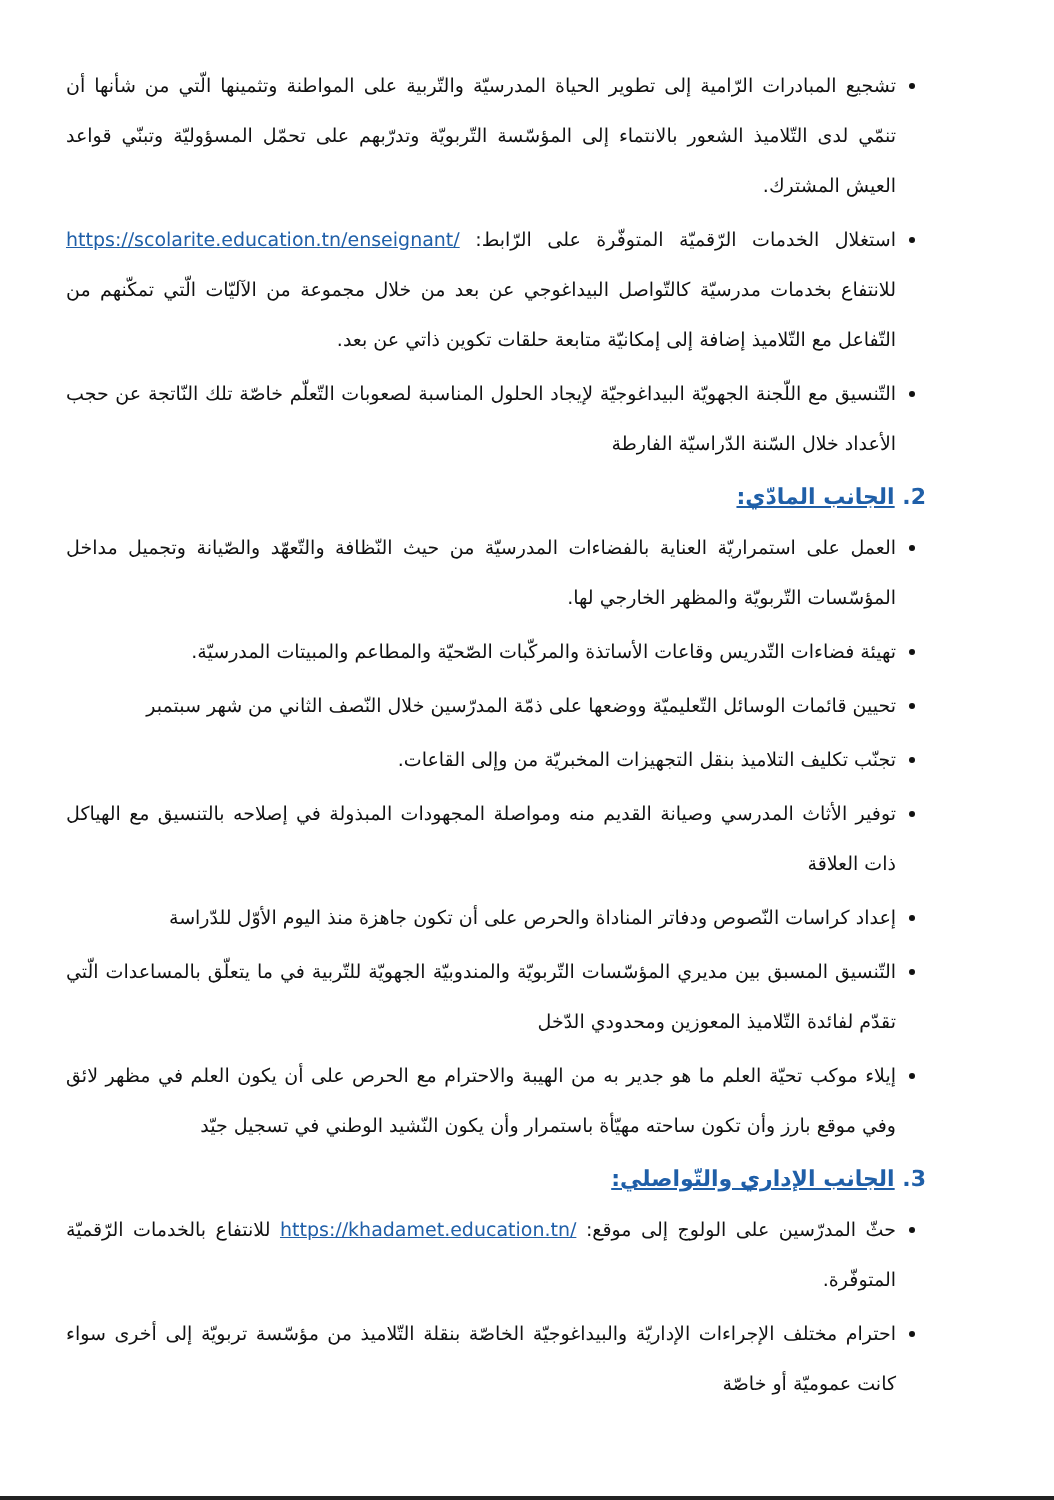تشجيع المبادرات الرّامية إلى تطوير الحياة المدرسيّة والتّربية على المواطنة وتثمينها الّتي من شأنها أن تنمّي لدى التّلاميذ الشعور بالانتماء إلى المؤسّسة التّربويّة وتدرّبهم على تحمّل المسؤوليّة وتبنّي قواعد العيش المشترك.
استغلال الخدمات الرّقميّة المتوفّرة على الرّابط: https://scolarite.education.tn/enseignant/ للانتفاع بخدمات مدرسيّة كالتّواصل البيداغوجي عن بعد من خلال مجموعة من الآليّات الّتي تمكّنهم من التّفاعل مع التّلاميذ إضافة إلى إمكانيّة متابعة حلقات تكوين ذاتي عن بعد.
التّنسيق مع اللّجنة الجهويّة البيداغوجيّة لإيجاد الحلول المناسبة لصعوبات التّعلّم خاصّة تلك النّاتجة عن حجب الأعداد خلال السّنة الدّراسيّة الفارطة
2. الجانب المادّي:
العمل على استمراريّة العناية بالفضاءات المدرسيّة من حيث النّظافة والتّعهّد والصّيانة وتجميل مداخل المؤسّسات التّربويّة والمظهر الخارجي لها.
تهيئة فضاءات التّدريس وقاعات الأساتذة والمركّبات الصّحيّة والمطاعم والمبيتات المدرسيّة.
تحيين قائمات الوسائل التّعليميّة ووضعها على ذمّة المدرّسين خلال النّصف الثاني من شهر سبتمبر
تجنّب تكليف التلاميذ بنقل التجهيزات المخبريّة من وإلى القاعات.
توفير الأثاث المدرسي وصيانة القديم منه ومواصلة المجهودات المبذولة في إصلاحه بالتنسيق مع الهياكل ذات العلاقة
إعداد كراسات النّصوص ودفاتر المناداة والحرص على أن تكون جاهزة منذ اليوم الأوّل للدّراسة
التّنسيق المسبق بين مديري المؤسّسات التّربويّة والمندوبيّة الجهويّة للتّربية في ما يتعلّق بالمساعدات الّتي تقدّم لفائدة التّلاميذ المعوزين ومحدودي الدّخل
إيلاء موكب تحيّة العلم ما هو جدير به من الهيبة والاحترام مع الحرص على أن يكون العلم في مظهر لائق وفي موقع بارز وأن تكون ساحته مهيّأة باستمرار وأن يكون النّشيد الوطني في تسجيل جيّد
3. الجانب الإداري والتّواصلي:
حثّ المدرّسين على الولوج إلى موقع: https://khadamet.education.tn/ للانتفاع بالخدمات الرّقميّة المتوفّرة.
احترام مختلف الإجراءات الإداريّة والبيداغوجيّة الخاصّة بنقلة التّلاميذ من مؤسّسة تربويّة إلى أخرى سواء كانت عموميّة أو خاصّة